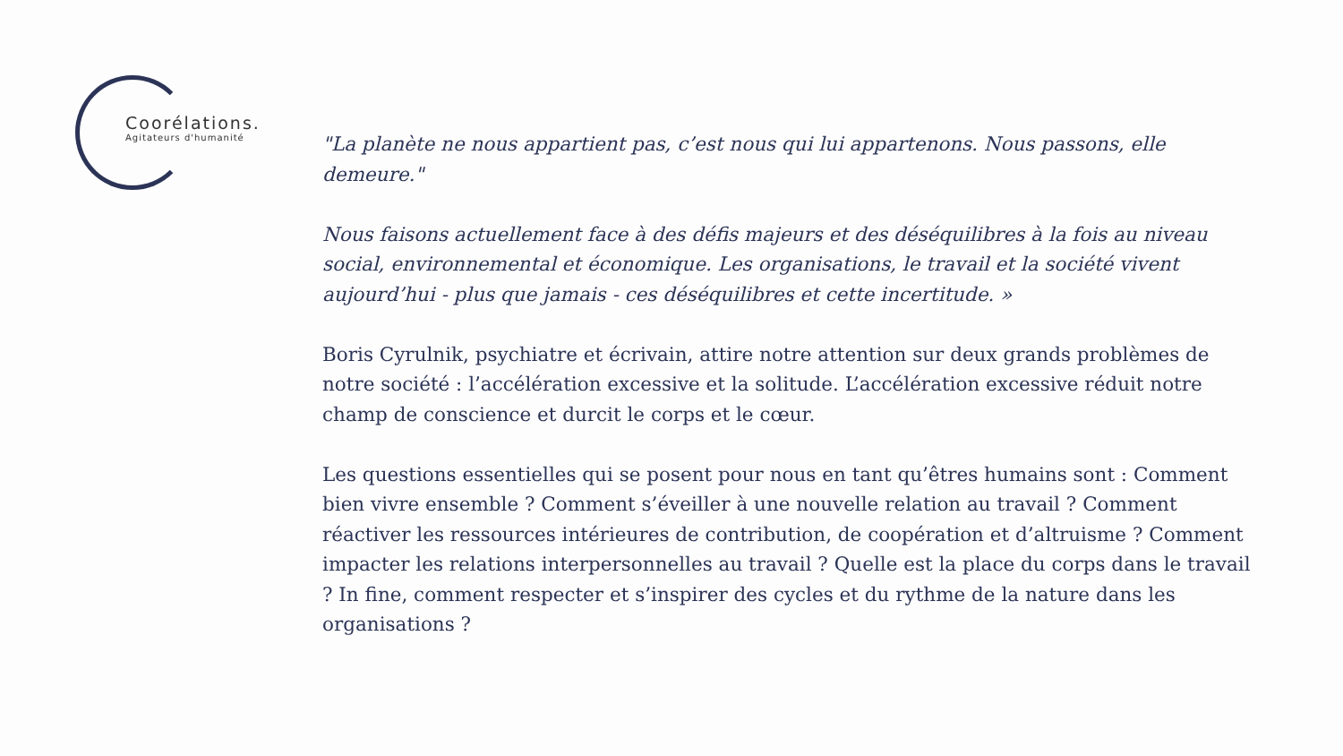Coorélations.
Agitateurs d'humanité
"La planète ne nous appartient pas, c’est nous qui lui appartenons. Nous passons, elle demeure."
Nous faisons actuellement face à des défis majeurs et des déséquilibres à la fois au niveau social, environnemental et économique. Les organisations, le travail et la société vivent aujourd’hui - plus que jamais - ces déséquilibres et cette incertitude. »
Boris Cyrulnik, psychiatre et écrivain, attire notre attention sur deux grands problèmes de notre société : l’accélération excessive et la solitude. L’accélération excessive réduit notre champ de conscience et durcit le corps et le cœur.
Les questions essentielles qui se posent pour nous en tant qu’êtres humains sont : Comment bien vivre ensemble ? Comment s’éveiller à une nouvelle relation au travail ? Comment réactiver les ressources intérieures de contribution, de coopération et d’altruisme ? Comment impacter les relations interpersonnelles au travail ? Quelle est la place du corps dans le travail ? In fine, comment respecter et s’inspirer des cycles et du rythme de la nature dans les organisations ?